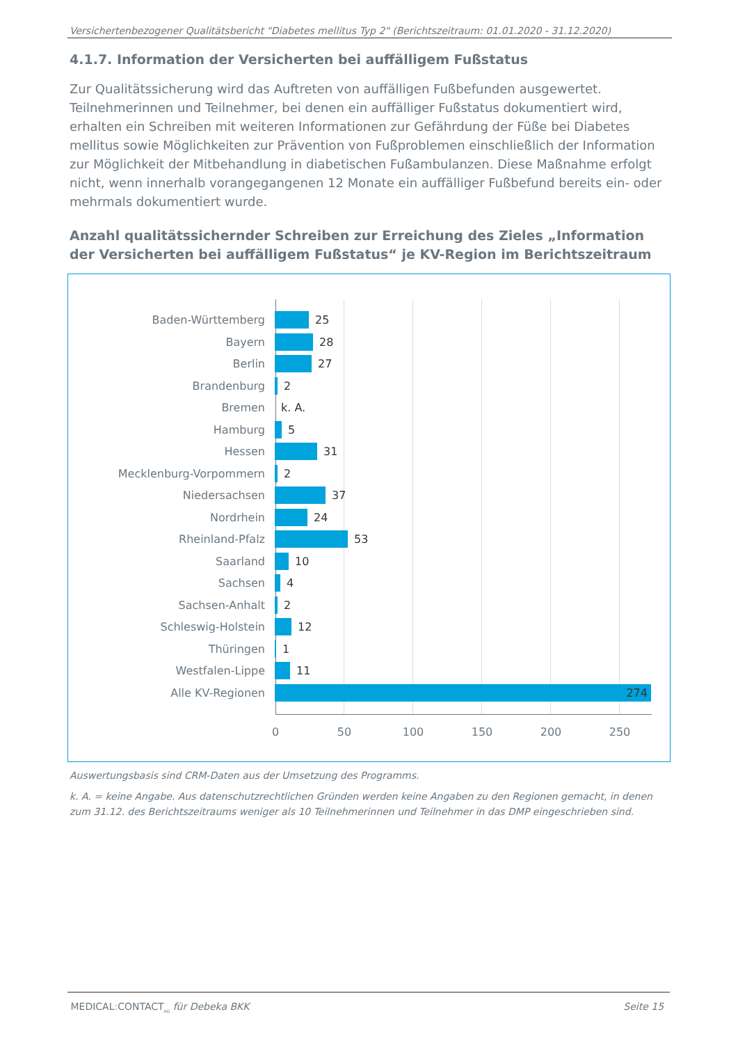Versichertenbezogener Qualitätsbericht "Diabetes mellitus Typ 2" (Berichtszeitraum: 01.01.2020 - 31.12.2020)
4.1.7. Information der Versicherten bei auffälligem Fußstatus
Zur Qualitätssicherung wird das Auftreten von auffälligen Fußbefunden ausgewertet. Teilnehmerinnen und Teilnehmer, bei denen ein auffälliger Fußstatus dokumentiert wird, erhalten ein Schreiben mit weiteren Informationen zur Gefährdung der Füße bei Diabetes mellitus sowie Möglichkeiten zur Prävention von Fußproblemen einschließlich der Information zur Möglichkeit der Mitbehandlung in diabetischen Fußambulanzen. Diese Maßnahme erfolgt nicht, wenn innerhalb vorangegangenen 12 Monate ein auffälliger Fußbefund bereits ein- oder mehrmals dokumentiert wurde.
Anzahl qualitätssichernder Schreiben zur Erreichung des Zieles „Information der Versicherten bei auffälligem Fußstatus“ je KV-Region im Berichtszeitraum
Baden-Württemberg 25
Bayern 28
Berlin 27
Brandenburg 2
Bremen k. A.
Hamburg 5
Hessen 31
Mecklenburg-Vorpommern 2
Niedersachsen 37
Nordrhein 24
Rheinland-Pfalz 53
Saarland 10
Sachsen 4
Sachsen-Anhalt 2
Schleswig-Holstein 12
Thüringen 1
Westfalen-Lippe 11
Alle KV-Regionen 274
0 50 100 150 200 250
Auswertungsbasis sind CRM-Daten aus der Umsetzung des Programms.
k. A. = keine Angabe. Aus datenschutzrechtlichen Gründen werden keine Angaben zu den Regionen gemacht, in denen zum 31.12. des Berichtszeitraums weniger als 10 Teilnehmerinnen und Teilnehmer in das DMP eingeschrieben sind.
MEDICAL: CONTACT<sub>AG</sub> für Debeka BKK Seite 15